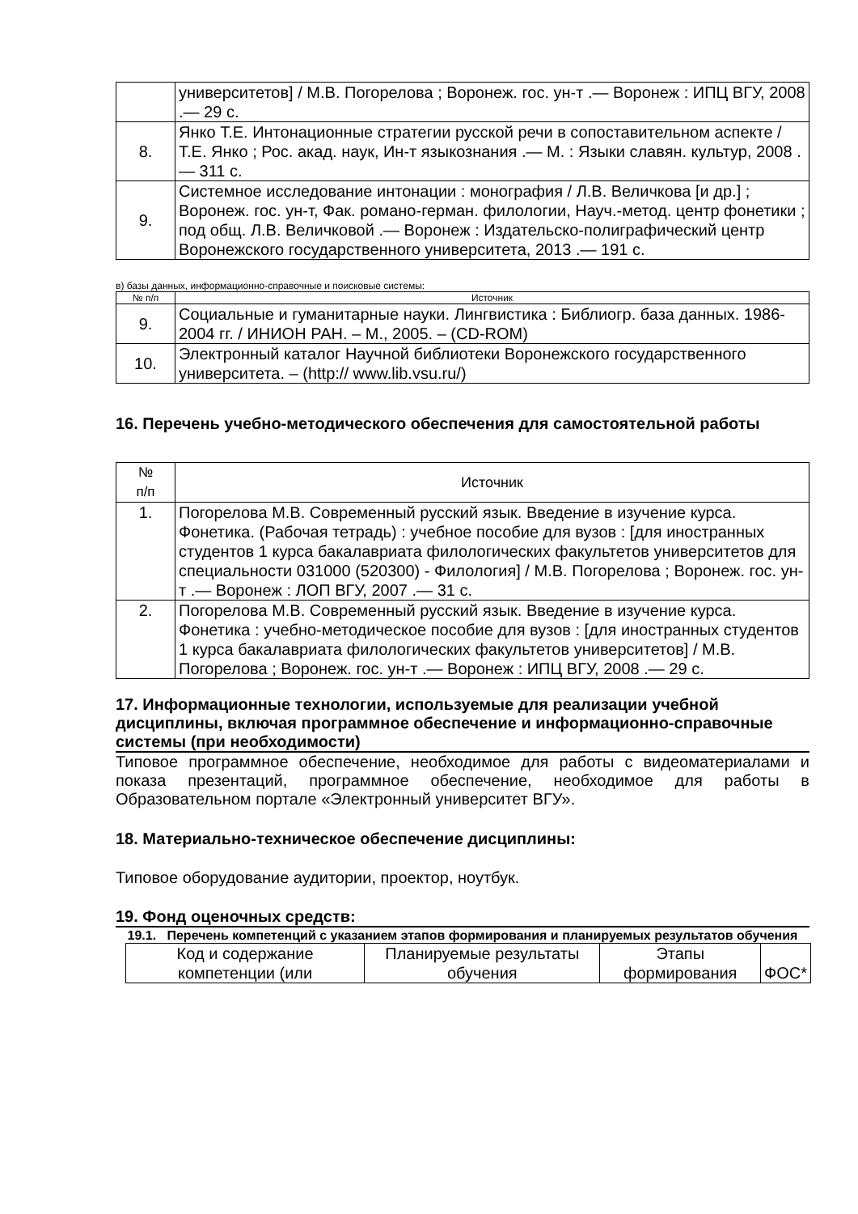| | университетов] / М.В. Погорелова ; Воронеж. гос. ун-т .— Воронеж : ИПЦ ВГУ, 2008 .— 29 с. |
| 8. | Янко Т.Е. Интонационные стратегии русской речи в сопоставительном аспекте / Т.Е. Янко ; Рос. акад. наук, Ин-т языкознания .— М. : Языки славян. культур, 2008 .— 311 с. |
| 9. | Системное исследование интонации : монография / Л.В. Величкова [и др.] ; Воронеж. гос. ун-т, Фак. романо-герман. филологии, Науч.-метод. центр фонетики ; под общ. Л.В. Величковой .— Воронеж : Издательско-полиграфический центр Воронежского государственного университета, 2013 .— 191 с. |
в) базы данных, информационно-справочные и поисковые системы:
| № п/п | Источник |
| --- | --- |
| 9. | Социальные и гуманитарные науки. Лингвистика : Библиогр. база данных. 1986-2004 гг. / ИНИОН РАН. – М., 2005. – (CD-ROM) |
| 10. | Электронный каталог Научной библиотеки Воронежского государственного университета. – (http:// www.lib.vsu.ru/) |
16. Перечень учебно-методического обеспечения для самостоятельной работы
| № п/п | Источник |
| 1. | Погорелова М.В. Современный русский язык. Введение в изучение курса. Фонетика. (Рабочая тетрадь) : учебное пособие для вузов : [для иностранных студентов 1 курса бакалавриата филологических факультетов университетов для специальности 031000 (520300) - Филология] / М.В. Погорелова ; Воронеж. гос. ун-т .— Воронеж : ЛОП ВГУ, 2007 .— 31 с. |
| 2. | Погорелова М.В. Современный русский язык. Введение в изучение курса. Фонетика : учебно-методическое пособие для вузов : [для иностранных студентов 1 курса бакалавриата филологических факультетов университетов] / М.В. Погорелова ; Воронеж. гос. ун-т .— Воронеж : ИПЦ ВГУ, 2008 .— 29 с. |
17. Информационные технологии, используемые для реализации учебной дисциплины, включая программное обеспечение и информационно-справочные системы (при необходимости)
Типовое программное обеспечение, необходимое для работы с видеоматериалами и показа презентаций, программное обеспечение, необходимое для работы в Образовательном портале «Электронный университет ВГУ».
18. Материально-техническое обеспечение дисциплины:
Типовое оборудование аудитории, проектор, ноутбук.
19. Фонд оценочных средств:
19.1. Перечень компетенций с указанием этапов формирования и планируемых результатов обучения
| Код и содержание компетенции (или | Планируемые результаты обучения | Этапы формирования | ФОС* |